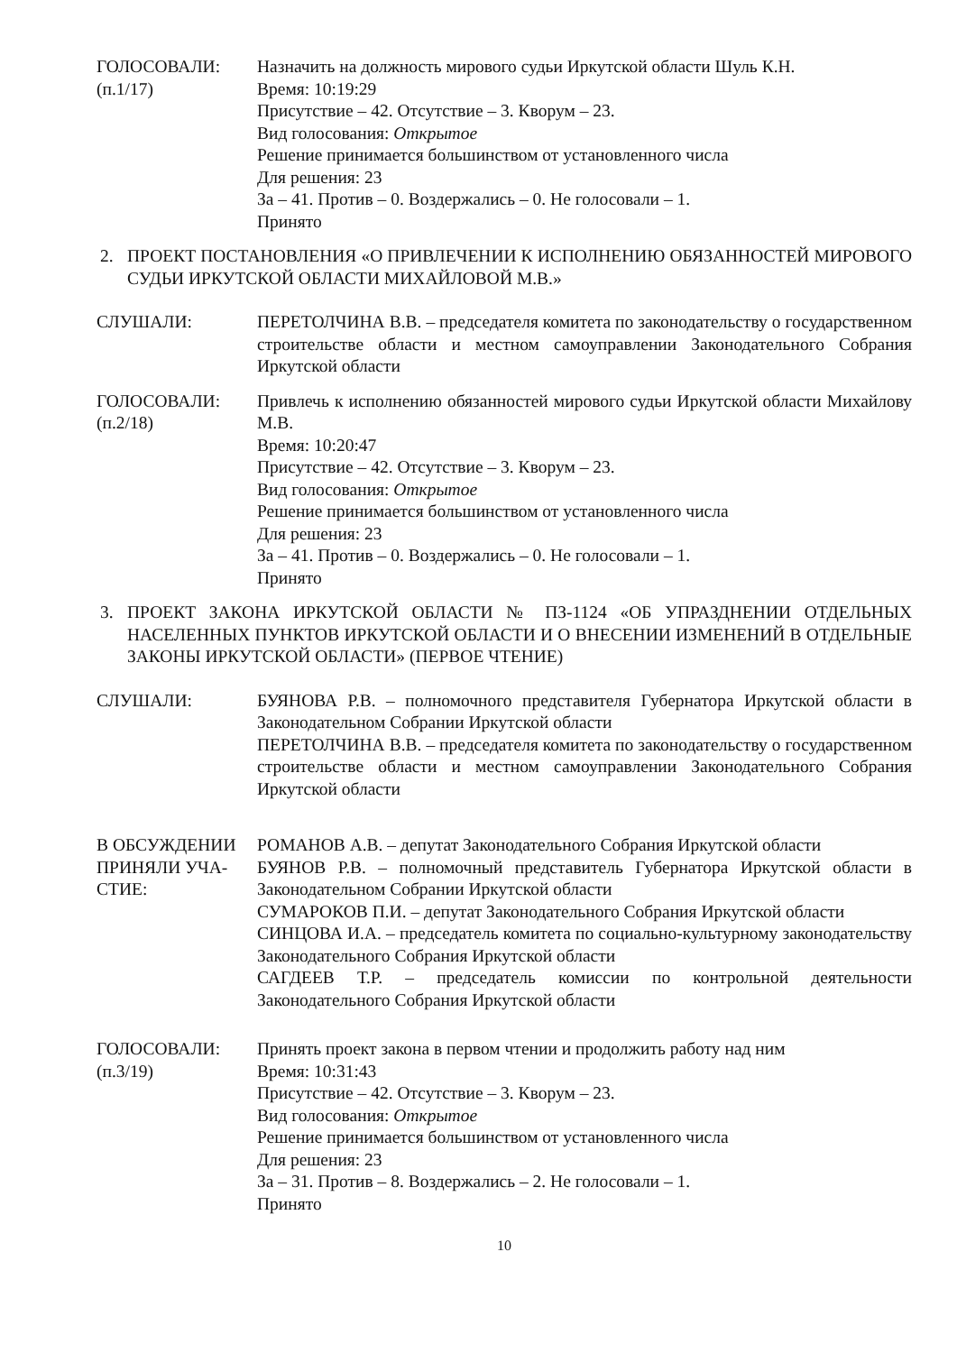ГОЛОСОВАЛИ:
(п.1/17)
Назначить на должность мирового судьи Иркутской области Шуль К.Н.
Время: 10:19:29
Присутствие – 42. Отсутствие – 3. Кворум – 23.
Вид голосования: Открытое
Решение принимается большинством от установленного числа
Для решения: 23
За – 41. Против – 0. Воздержались – 0. Не голосовали – 1.
Принято
2. ПРОЕКТ ПОСТАНОВЛЕНИЯ «О ПРИВЛЕЧЕНИИ К ИСПОЛНЕНИЮ ОБЯЗАННОСТЕЙ МИРОВОГО СУДЬИ ИРКУТСКОЙ ОБЛАСТИ МИХАЙЛОВОЙ М.В.»
СЛУШАЛИ: ПЕРЕТОЛЧИНА В.В. – председателя комитета по законодательству о государственном строительстве области и местном самоуправлении Законодательного Собрания Иркутской области
ГОЛОСОВАЛИ:
(п.2/18)
Привлечь к исполнению обязанностей мирового судьи Иркутской области Михайлову М.В.
Время: 10:20:47
Присутствие – 42. Отсутствие – 3. Кворум – 23.
Вид голосования: Открытое
Решение принимается большинством от установленного числа
Для решения: 23
За – 41. Против – 0. Воздержались – 0. Не голосовали – 1.
Принято
3. ПРОЕКТ ЗАКОНА ИРКУТСКОЙ ОБЛАСТИ № ПЗ-1124 «ОБ УПРАЗДНЕНИИ ОТДЕЛЬНЫХ НАСЕЛЕННЫХ ПУНКТОВ ИРКУТСКОЙ ОБЛАСТИ И О ВНЕСЕНИИ ИЗМЕНЕНИЙ В ОТДЕЛЬНЫЕ ЗАКОНЫ ИРКУТСКОЙ ОБЛАСТИ» (ПЕРВОЕ ЧТЕНИЕ)
СЛУШАЛИ: БУЯНОВА Р.В. – полномочного представителя Губернатора Иркутской области в Законодательном Собрании Иркутской области
ПЕРЕТОЛЧИНА В.В. – председателя комитета по законодательству о государственном строительстве области и местном самоуправлении Законодательного Собрания Иркутской области
В ОБСУЖДЕНИИ ПРИНЯЛИ УЧА-СТИЕ:
РОМАНОВ А.В. – депутат Законодательного Собрания Иркутской области
БУЯНОВ Р.В. – полномочный представитель Губернатора Иркутской области в Законодательном Собрании Иркутской области
СУМАРОКОВ П.И. – депутат Законодательного Собрания Иркутской области
СИНЦОВА И.А. – председатель комитета по социально-культурному законодательству Законодательного Собрания Иркутской области
САГДЕЕВ Т.Р. – председатель комиссии по контрольной деятельности Законодательного Собрания Иркутской области
ГОЛОСОВАЛИ:
(п.3/19)
Принять проект закона в первом чтении и продолжить работу над ним
Время: 10:31:43
Присутствие – 42. Отсутствие – 3. Кворум – 23.
Вид голосования: Открытое
Решение принимается большинством от установленного числа
Для решения: 23
За – 31. Против – 8. Воздержались – 2. Не голосовали – 1.
Принято
10